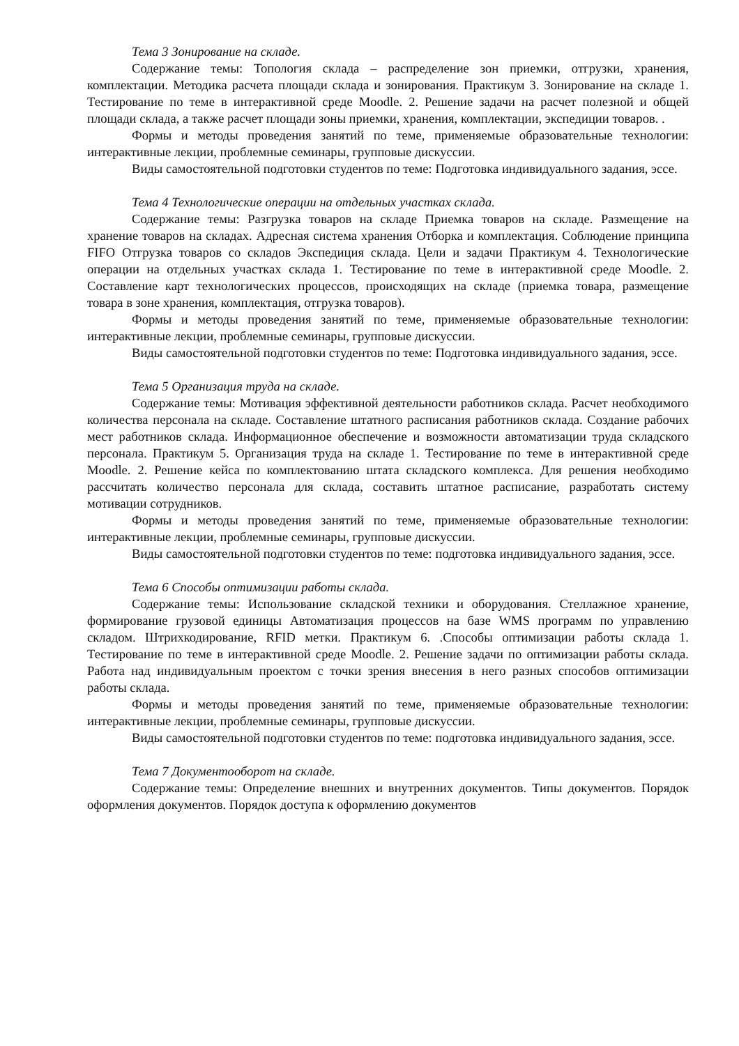Тема 3 Зонирование на складе.
Содержание темы: Топология склада – распределение зон приемки, отгрузки, хранения, комплектации. Методика расчета площади склада и зонирования. Практикум 3. Зонирование на складе 1. Тестирование по теме в интерактивной среде Moodle. 2. Решение задачи на расчет полезной и общей площади склада, а также расчет площади зоны приемки, хранения, комплектации, экспедиции товаров. .
Формы и методы проведения занятий по теме, применяемые образовательные технологии: интерактивные лекции, проблемные семинары, групповые дискуссии.
Виды самостоятельной подготовки студентов по теме: Подготовка индивидуального задания, эссе.
Тема 4 Технологические операции на отдельных участках склада.
Содержание темы: Разгрузка товаров на складе Приемка товаров на складе. Размещение на хранение товаров на складах. Адресная система хранения Отборка и комплектация. Соблюдение принципа FIFO Отгрузка товаров со складов Экспедиция склада. Цели и задачи Практикум 4. Технологические операции на отдельных участках склада 1. Тестирование по теме в интерактивной среде Moodle. 2. Составление карт технологических процессов, происходящих на складе (приемка товара, размещение товара в зоне хранения, комплектация, отгрузка товаров).
Формы и методы проведения занятий по теме, применяемые образовательные технологии: интерактивные лекции, проблемные семинары, групповые дискуссии.
Виды самостоятельной подготовки студентов по теме: Подготовка индивидуального задания, эссе.
Тема 5 Организация труда на складе.
Содержание темы: Мотивация эффективной деятельности работников склада. Расчет необходимого количества персонала на складе. Составление штатного расписания работников склада. Создание рабочих мест работников склада. Информационное обеспечение и возможности автоматизации труда складского персонала. Практикум 5. Организация труда на складе 1. Тестирование по теме в интерактивной среде Moodle. 2. Решение кейса по комплектованию штата складского комплекса. Для решения необходимо рассчитать количество персонала для склада, составить штатное расписание, разработать систему мотивации сотрудников.
Формы и методы проведения занятий по теме, применяемые образовательные технологии: интерактивные лекции, проблемные семинары, групповые дискуссии.
Виды самостоятельной подготовки студентов по теме: подготовка индивидуального задания, эссе.
Тема 6 Способы оптимизации работы склада.
Содержание темы: Использование складской техники и оборудования. Стеллажное хранение, формирование грузовой единицы Автоматизация процессов на базе WMS программ по управлению складом. Штрихкодирование, RFID метки. Практикум 6. .Способы оптимизации работы склада 1. Тестирование по теме в интерактивной среде Moodle. 2. Решение задачи по оптимизации работы склада. Работа над индивидуальным проектом с точки зрения внесения в него разных способов оптимизации работы склада.
Формы и методы проведения занятий по теме, применяемые образовательные технологии: интерактивные лекции, проблемные семинары, групповые дискуссии.
Виды самостоятельной подготовки студентов по теме: подготовка индивидуального задания, эссе.
Тема 7 Документооборот на складе.
Содержание темы: Определение внешних и внутренних документов. Типы документов. Порядок оформления документов. Порядок доступа к оформлению документов